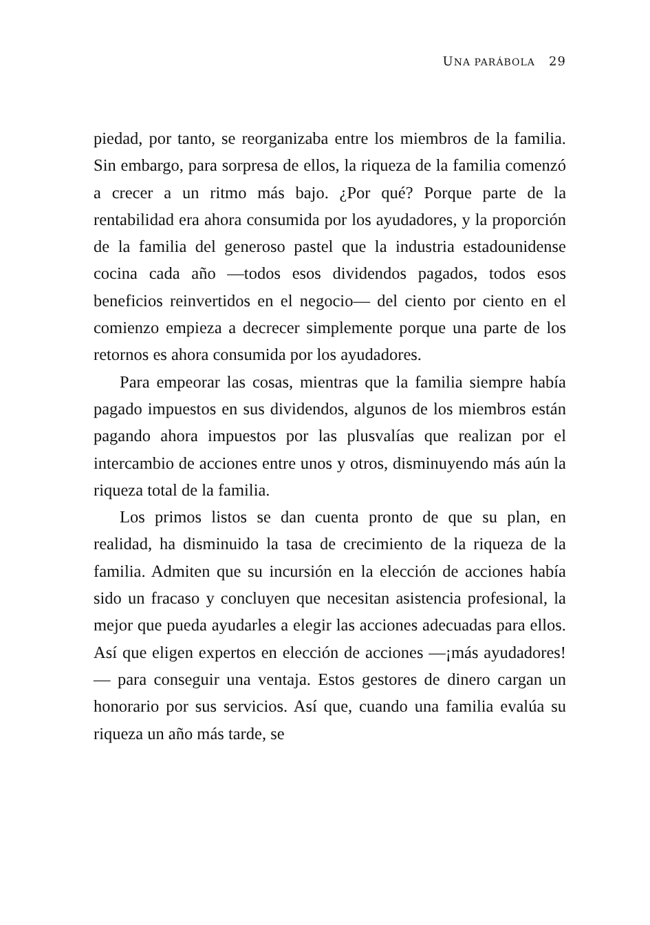UNA PARÁBOLA 29
piedad, por tanto, se reorganizaba entre los miembros de la familia. Sin embargo, para sorpresa de ellos, la riqueza de la familia comenzó a crecer a un ritmo más bajo. ¿Por qué? Porque parte de la rentabilidad era ahora consumida por los ayudadores, y la proporción de la familia del generoso pastel que la industria estadounidense cocina cada año —todos esos dividendos pagados, todos esos beneficios reinvertidos en el negocio— del ciento por ciento en el comienzo empieza a decrecer simplemente porque una parte de los retornos es ahora consumida por los ayudadores.
Para empeorar las cosas, mientras que la familia siempre había pagado impuestos en sus dividendos, algunos de los miembros están pagando ahora impuestos por las plusvalías que realizan por el intercambio de acciones entre unos y otros, disminuyendo más aún la riqueza total de la familia.
Los primos listos se dan cuenta pronto de que su plan, en realidad, ha disminuido la tasa de crecimiento de la riqueza de la familia. Admiten que su incursión en la elección de acciones había sido un fracaso y concluyen que necesitan asistencia profesional, la mejor que pueda ayudarles a elegir las acciones adecuadas para ellos. Así que eligen expertos en elección de acciones —¡más ayudadores!— para conseguir una ventaja. Estos gestores de dinero cargan un honorario por sus servicios. Así que, cuando una familia evalúa su riqueza un año más tarde, se